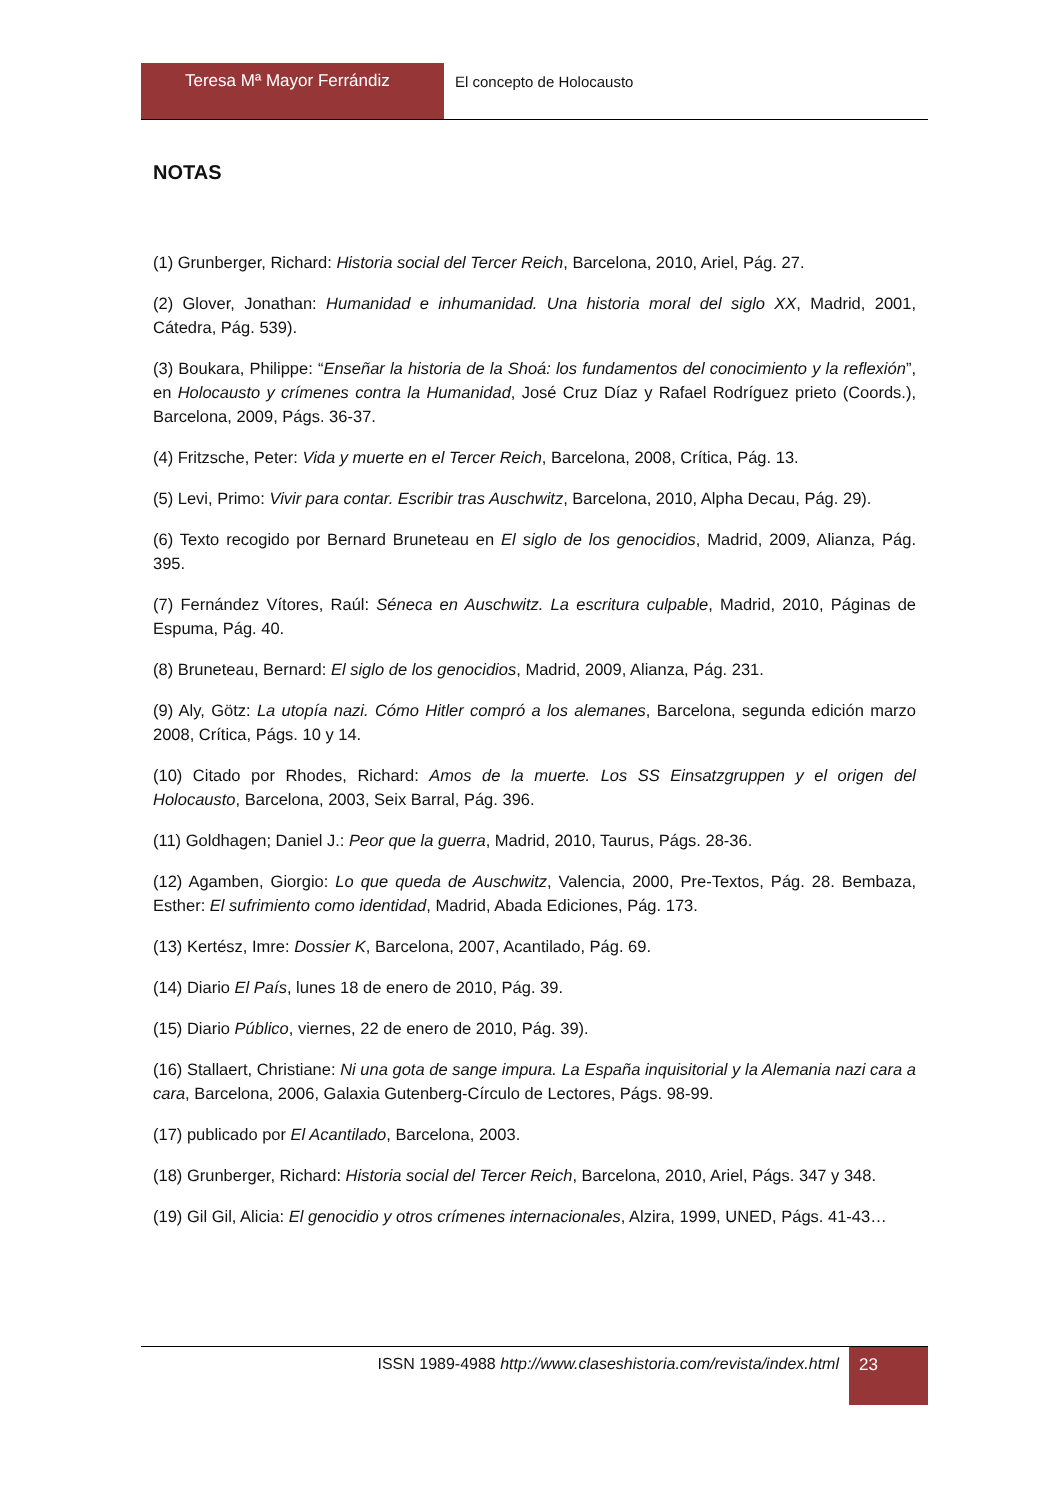Teresa Mª Mayor Ferrándiz El concepto de Holocausto
NOTAS
(1) Grunberger, Richard: Historia social del Tercer Reich, Barcelona, 2010, Ariel, Pág. 27.
(2) Glover, Jonathan: Humanidad e inhumanidad. Una historia moral del siglo XX, Madrid, 2001, Cátedra, Pág. 539).
(3) Boukara, Philippe: “Enseñar la historia de la Shoá: los fundamentos del conocimiento y la reflexión”, en Holocausto y crímenes contra la Humanidad, José Cruz Díaz y Rafael Rodríguez prieto (Coords.), Barcelona, 2009, Págs. 36-37.
(4) Fritzsche, Peter: Vida y muerte en el Tercer Reich, Barcelona, 2008, Crítica, Pág. 13.
(5) Levi, Primo: Vivir para contar. Escribir tras Auschwitz, Barcelona, 2010, Alpha Decau, Pág. 29).
(6) Texto recogido por Bernard Bruneteau en El siglo de los genocidios, Madrid, 2009, Alianza, Pág. 395.
(7) Fernández Vítores, Raúl: Séneca en Auschwitz. La escritura culpable, Madrid, 2010, Páginas de Espuma, Pág. 40.
(8) Bruneteau, Bernard: El siglo de los genocidios, Madrid, 2009, Alianza, Pág. 231.
(9) Aly, Götz: La utopía nazi. Cómo Hitler compró a los alemanes, Barcelona, segunda edición marzo 2008, Crítica, Págs. 10 y 14.
(10) Citado por Rhodes, Richard: Amos de la muerte. Los SS Einsatzgruppen y el origen del Holocausto, Barcelona, 2003, Seix Barral, Pág. 396.
(11) Goldhagen; Daniel J.: Peor que la guerra, Madrid, 2010, Taurus, Págs. 28-36.
(12) Agamben, Giorgio: Lo que queda de Auschwitz, Valencia, 2000, Pre-Textos, Pág. 28. Bembaza, Esther: El sufrimiento como identidad, Madrid, Abada Ediciones, Pág. 173.
(13) Kertész, Imre: Dossier K, Barcelona, 2007, Acantilado, Pág. 69.
(14) Diario El País, lunes 18 de enero de 2010, Pág. 39.
(15) Diario Público, viernes, 22 de enero de 2010, Pág. 39).
(16) Stallaert, Christiane: Ni una gota de sange impura. La España inquisitorial y la Alemania nazi cara a cara, Barcelona, 2006, Galaxia Gutenberg-Círculo de Lectores, Págs. 98-99.
(17) publicado por El Acantilado, Barcelona, 2003.
(18) Grunberger, Richard: Historia social del Tercer Reich, Barcelona, 2010, Ariel, Págs. 347 y 348.
(19) Gil Gil, Alicia: El genocidio y otros crímenes internacionales, Alzira, 1999, UNED, Págs. 41-43…
ISSN 1989-4988 http://www.claseshistoria.com/revista/index.html
23